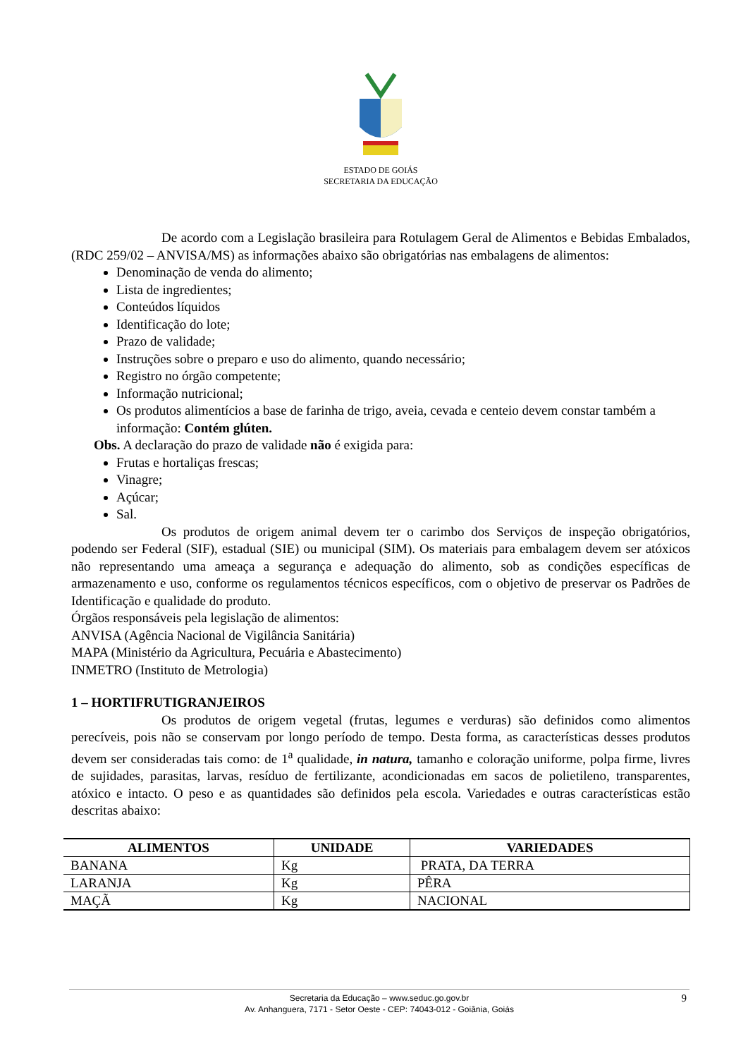ESTADO DE GOIÁS
SECRETARIA DA EDUCAÇÃO
De acordo com a Legislação brasileira para Rotulagem Geral de Alimentos e Bebidas Embalados, (RDC 259/02 – ANVISA/MS) as informações abaixo são obrigatórias nas embalagens de alimentos:
Denominação de venda do alimento;
Lista de ingredientes;
Conteúdos líquidos
Identificação do lote;
Prazo de validade;
Instruções sobre o preparo e uso do alimento, quando necessário;
Registro no órgão competente;
Informação nutricional;
Os produtos alimentícios a base de farinha de trigo, aveia, cevada e centeio devem constar também a informação: Contém glúten.
Obs. A declaração do prazo de validade não é exigida para:
Frutas e hortaliças frescas;
Vinagre;
Açúcar;
Sal.
Os produtos de origem animal devem ter o carimbo dos Serviços de inspeção obrigatórios, podendo ser Federal (SIF), estadual (SIE) ou municipal (SIM). Os materiais para embalagem devem ser atóxicos não representando uma ameaça a segurança e adequação do alimento, sob as condições específicas de armazenamento e uso, conforme os regulamentos técnicos específicos, com o objetivo de preservar os Padrões de Identificação e qualidade do produto.
Órgãos responsáveis pela legislação de alimentos:
ANVISA (Agência Nacional de Vigilância Sanitária)
MAPA (Ministério da Agricultura, Pecuária e Abastecimento)
INMETRO (Instituto de Metrologia)
1 – HORTIFRUTIGRANJEIROS
Os produtos de origem vegetal (frutas, legumes e verduras) são definidos como alimentos perecíveis, pois não se conservam por longo período de tempo. Desta forma, as características desses produtos devem ser consideradas tais como: de 1<sup>a</sup> qualidade, in natura, tamanho e coloração uniforme, polpa firme, livres de sujidades, parasitas, larvas, resíduo de fertilizante, acondicionadas em sacos de polietileno, transparentes, atóxico e intacto. O peso e as quantidades são definidos pela escola. Variedades e outras características estão descritas abaixo:
| ALIMENTOS | UNIDADE | VARIEDADES |
| --- | --- | --- |
| BANANA | Kg | PRATA, DA TERRA |
| LARANJA | Kg | PÊRA |
| MAÇÃ | Kg | NACIONAL |
Secretaria da Educação – www.seduc.go.gov.br
Av. Anhanguera, 7171 - Setor Oeste - CEP: 74043-012 - Goiânia, Goiás
9